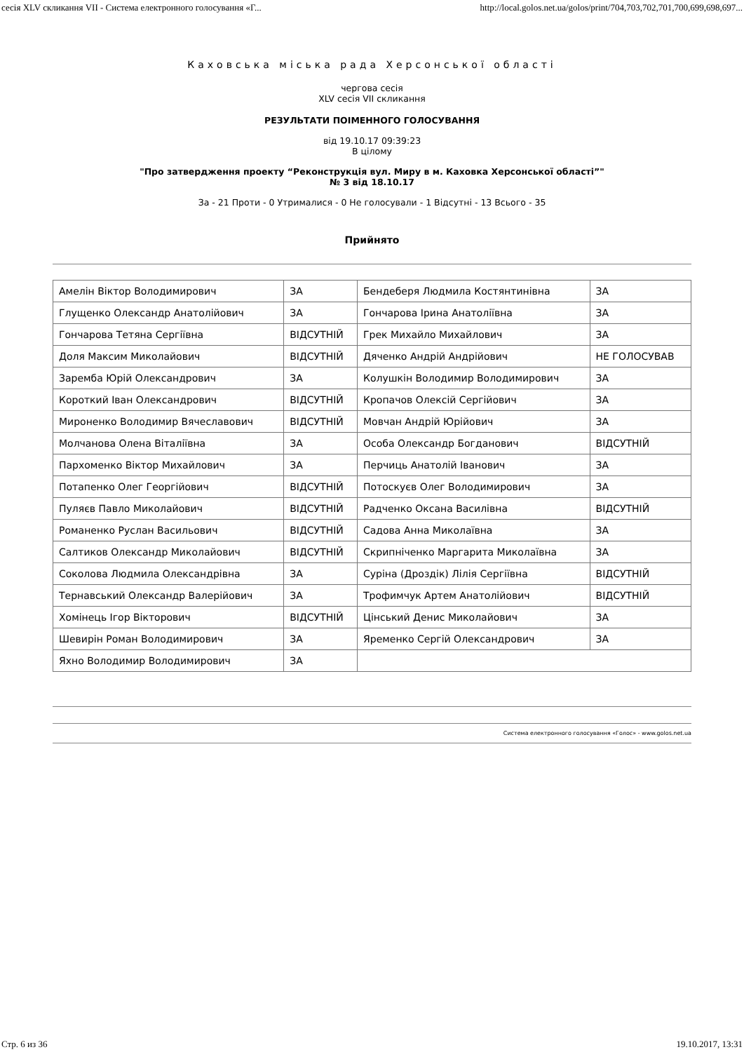сесія XLV скликання VII - Система електронного голосування «Г... http://local.golos.net.ua/golos/print/704,703,702,701,700,699,698,697...
Каховська міська рада Херсонської області
чергова сесія
XLV сесія VII скликання
РЕЗУЛЬТАТИ ПОІМЕННОГО ГОЛОСУВАННЯ
від 19.10.17 09:39:23
В цілому
"Про затвердження проекту “Реконструкція вул. Миру в м. Каховка Херсонської області”"
№ 3 від 18.10.17
За - 21 Проти - 0 Утрималися - 0 Не голосували - 1 Відсутні - 13 Всього - 35
Прийнято
| Амелін Віктор Володимирович | ЗА | Бендеберя Людмила Костянтинівна | ЗА |
| Глущенко Олександр Анатолійович | ЗА | Гончарова Ірина Анатоліївна | ЗА |
| Гончарова Тетяна Сергіївна | ВІДСУТНІЙ | Грек Михайло Михайлович | ЗА |
| Доля Максим Миколайович | ВІДСУТНІЙ | Дяченко Андрій Андрійович | НЕ ГОЛОСУВАВ |
| Заремба Юрій Олександрович | ЗА | Колушкін Володимир Володимирович | ЗА |
| Короткий Іван Олександрович | ВІДСУТНІЙ | Кропачов Олексій Сергійович | ЗА |
| Мироненко Володимир Вячеславович | ВІДСУТНІЙ | Мовчан Андрій Юрійович | ЗА |
| Молчанова Олена Віталіївна | ЗА | Особа Олександр Богданович | ВІДСУТНІЙ |
| Пархоменко Віктор Михайлович | ЗА | Перчиць Анатолій Іванович | ЗА |
| Потапенко Олег Георгійович | ВІДСУТНІЙ | Потоскуєв Олег Володимирович | ЗА |
| Пуляєв Павло Миколайович | ВІДСУТНІЙ | Радченко Оксана Василівна | ВІДСУТНІЙ |
| Романенко Руслан Васильович | ВІДСУТНІЙ | Садова Анна Миколаївна | ЗА |
| Салтиков Олександр Миколайович | ВІДСУТНІЙ | Скрипніченко Маргарита Миколаївна | ЗА |
| Соколова Людмила Олександрівна | ЗА | Суріна (Дроздік) Лілія Сергіївна | ВІДСУТНІЙ |
| Тернавський Олександр Валерійович | ЗА | Трофимчук Артем Анатолійович | ВІДСУТНІЙ |
| Хомінець Ігор Вікторович | ВІДСУТНІЙ | Цінський Денис Миколайович | ЗА |
| Шевирін Роман Володимирович | ЗА | Яременко Сергій Олександрович | ЗА |
| Яхно Володимир Володимирович | ЗА | | |
Система електронного голосування «Голос» - www.golos.net.ua
Стр. 6 из 36 19.10.2017, 13:31